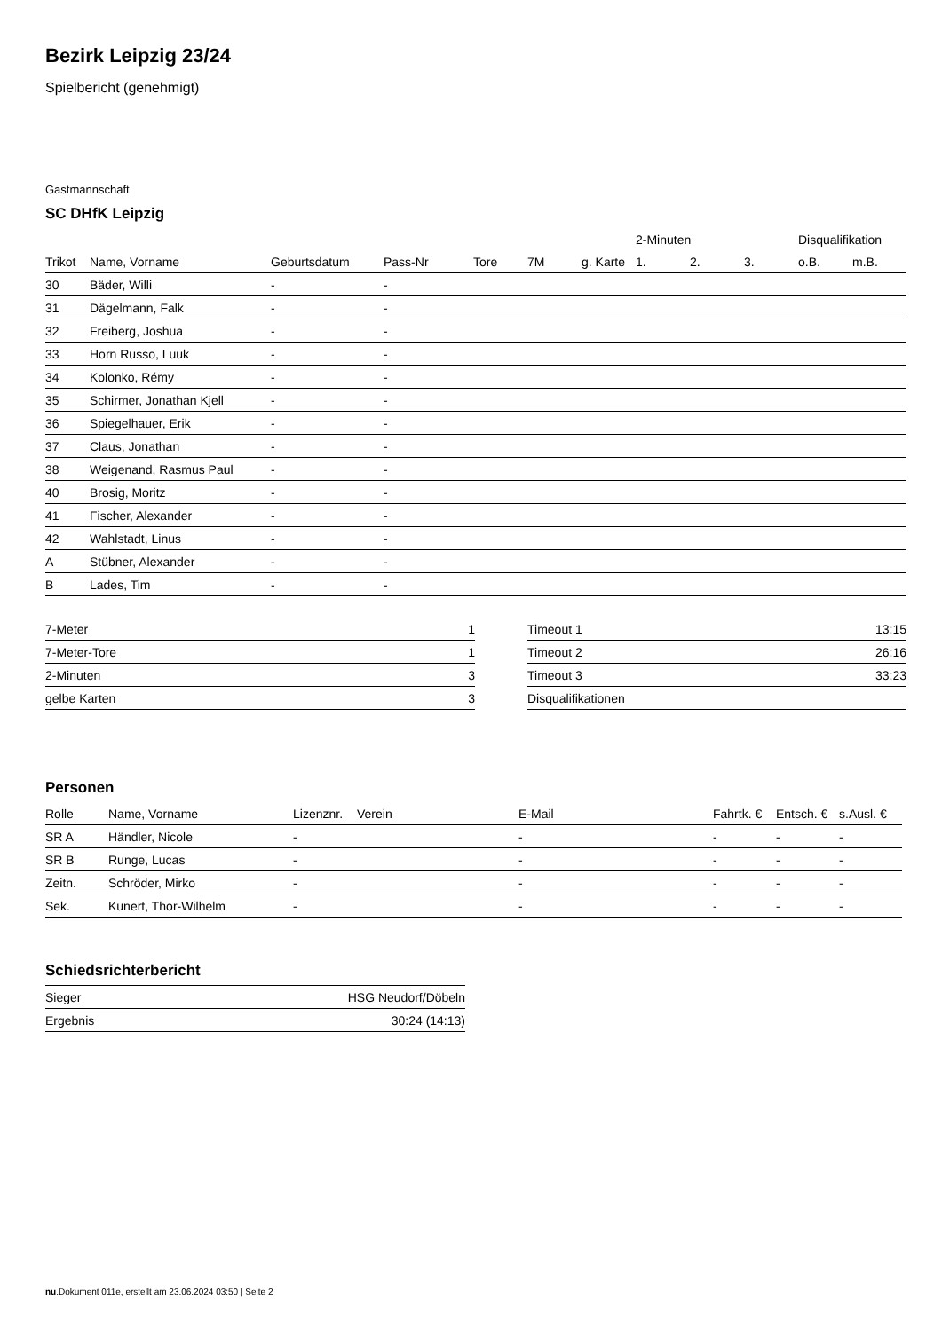Bezirk Leipzig 23/24
Spielbericht (genehmigt)
Gastmannschaft
SC DHfK Leipzig
| | | | | | | | 2-Minuten | | | Disqualifikation | |
| --- | --- | --- | --- | --- | --- | --- | --- | --- | --- | --- | --- |
| Trikot | Name, Vorname | Geburtsdatum | Pass-Nr | Tore | 7M | g. Karte | 1. | 2. | 3. | o.B. | m.B. |
| 30 | Bäder, Willi | - | - | | | | | | | | |
| 31 | Dägelmann, Falk | - | - | | | | | | | | |
| 32 | Freiberg, Joshua | - | - | | | | | | | | |
| 33 | Horn Russo, Luuk | - | - | | | | | | | | |
| 34 | Kolonko, Rémy | - | - | | | | | | | | |
| 35 | Schirmer, Jonathan Kjell | - | - | | | | | | | | |
| 36 | Spiegelhauer, Erik | - | - | | | | | | | | |
| 37 | Claus, Jonathan | - | - | | | | | | | | |
| 38 | Weigenand, Rasmus Paul | - | - | | | | | | | | |
| 40 | Brosig, Moritz | - | - | | | | | | | | |
| 41 | Fischer, Alexander | - | - | | | | | | | | |
| 42 | Wahlstadt, Linus | - | - | | | | | | | | |
| A | Stübner, Alexander | - | - | | | | | | | | |
| B | Lades, Tim | - | - | | | | | | | | |
| 7-Meter | 1 |
| 7-Meter-Tore | 1 |
| 2-Minuten | 3 |
| gelbe Karten | 3 |
| Timeout 1 | 13:15 |
| Timeout 2 | 26:16 |
| Timeout 3 | 33:23 |
| Disqualifikationen | |
Personen
| Rolle | Name, Vorname | Lizenznr. | Verein | E-Mail | Fahrtk. € | Entsch. € | s.Ausl. € |
| --- | --- | --- | --- | --- | --- | --- | --- |
| SR A | Händler, Nicole | - | | - | - | - | - |
| SR B | Runge, Lucas | - | | - | - | - | - |
| Zeitn. | Schröder, Mirko | - | | - | - | - | - |
| Sek. | Kunert, Thor-Wilhelm | - | | - | - | - | - |
Schiedsrichterbericht
| Sieger | HSG Neudorf/Döbeln |
| Ergebnis | 30:24 (14:13) |
nu.Dokument 011e, erstellt am 23.06.2024 03:50 | Seite 2